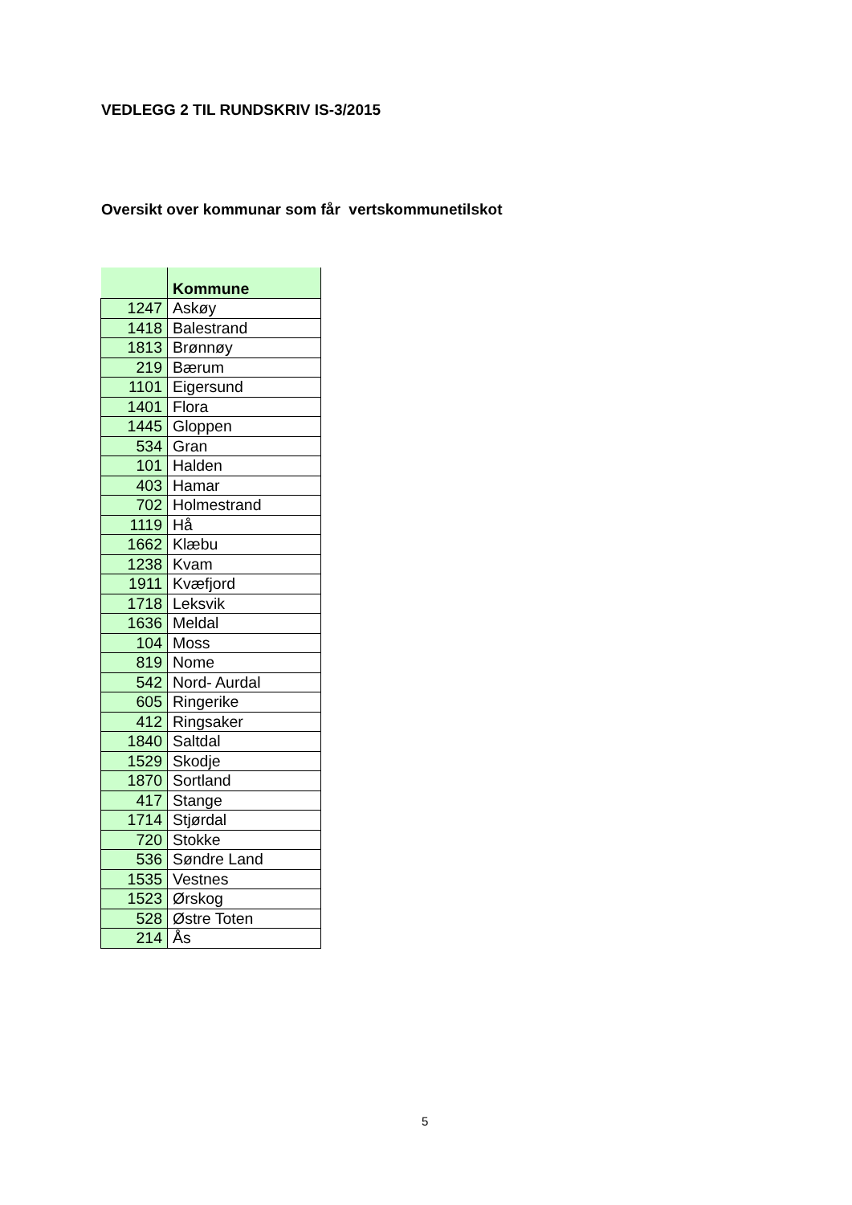VEDLEGG 2 TIL RUNDSKRIV IS-3/2015
Oversikt over kommunar som får vertskommunetilskot
| | Kommune |
| --- | --- |
| 1247 | Askøy |
| 1418 | Balestrand |
| 1813 | Brønnøy |
| 219 | Bærum |
| 1101 | Eigersund |
| 1401 | Flora |
| 1445 | Gloppen |
| 534 | Gran |
| 101 | Halden |
| 403 | Hamar |
| 702 | Holmestrand |
| 1119 | Hå |
| 1662 | Klæbu |
| 1238 | Kvam |
| 1911 | Kvæfjord |
| 1718 | Leksvik |
| 1636 | Meldal |
| 104 | Moss |
| 819 | Nome |
| 542 | Nord- Aurdal |
| 605 | Ringerike |
| 412 | Ringsaker |
| 1840 | Saltdal |
| 1529 | Skodje |
| 1870 | Sortland |
| 417 | Stange |
| 1714 | Stjørdal |
| 720 | Stokke |
| 536 | Søndre Land |
| 1535 | Vestnes |
| 1523 | Ørskog |
| 528 | Østre Toten |
| 214 | Ås |
5